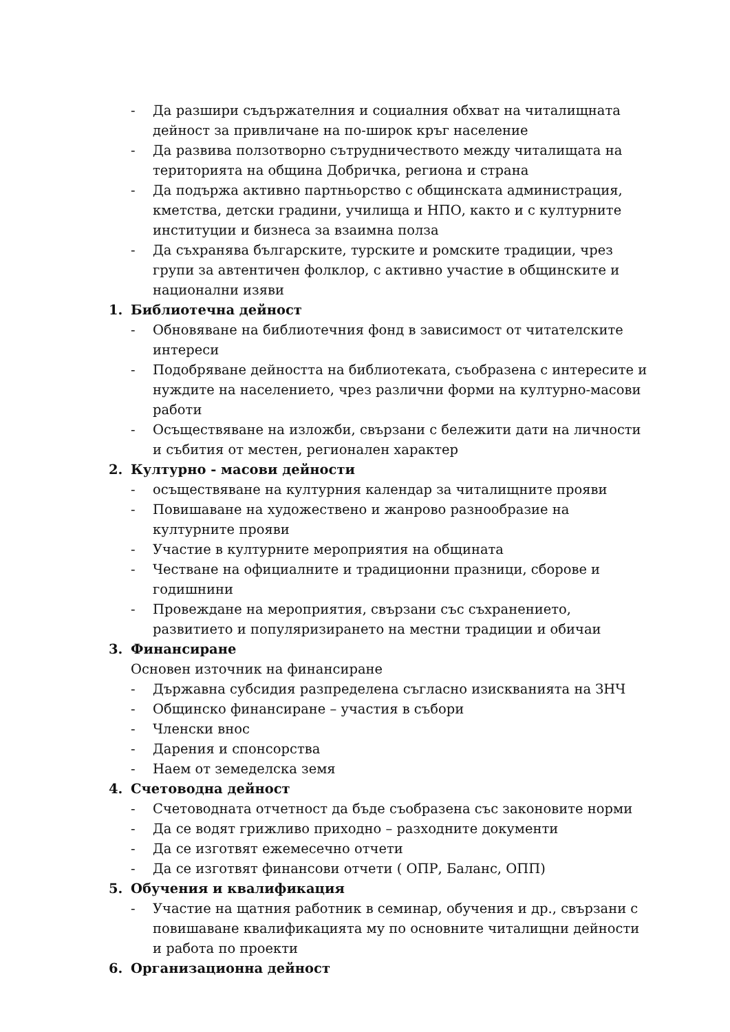- Да разшири съдържателния и социалния обхват на читалищната дейност за привличане на по-широк кръг население
- Да развива ползотворно сътрудничеството между читалищата на територията на община Добричка, региона и страна
- Да подържа активно партньорство с общинската администрация, кметства, детски градини, училища и НПО, както и с културните институции и бизнеса за взаимна полза
- Да съхранява българските, турските и ромските традиции, чрез групи за автентичен фолклор, с активно участие в общинските и национални изяви
1. Библиотечна дейност
- Обновяване на библиотечния фонд в зависимост от читателските интереси
- Подобряване дейността на библиотеката, съобразена с интересите и нуждите на населението, чрез различни форми на културно-масови работи
- Осъществяване на изложби, свързани с бележити дати на личности и събития от местен, регионален характер
2. Културно - масови дейности
- осъществяване на културния календар за читалищните прояви
- Повишаване на художествено и жанрово разнообразие на културните прояви
- Участие в културните мероприятия на общината
- Честване на официалните и традиционни празници, сборове и годишнини
- Провеждане на мероприятия, свързани със съхранението, развитието и популяризирането на местни традиции и обичаи
3. Финансиране
Основен източник на финансиране
- Държавна субсидия разпределена съгласно изискванията на ЗНЧ
- Общинско финансиране – участия в събори
- Членски внос
- Дарения и спонсорства
- Наем от земеделска земя
4. Счетоводна дейност
- Счетоводната отчетност да бъде съобразена със законовите норми
- Да се водят грижливо приходно – разходните документи
- Да се изготвят ежемесечно отчети
- Да се изготвят финансови отчети ( ОПР, Баланс, ОПП)
5. Обучения и квалификация
- Участие на щатния работник в семинар, обучения и др., свързани с повишаване квалификацията му по основните читалищни дейности и работа по проекти
6. Организационна дейност